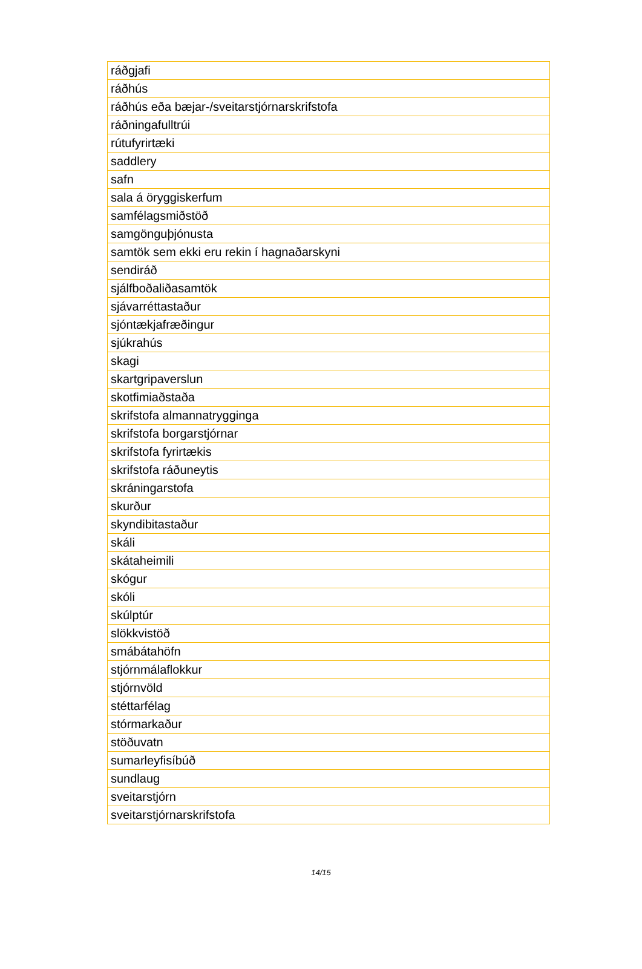| ráðgjafi |
| ráðhús |
| ráðhús eða bæjar-/sveitarstjórnarskrifstofa |
| ráðningafulltrúi |
| rútufyrirtæki |
| saddlery |
| safn |
| sala á öryggiskerfum |
| samfélagsmiðstöð |
| samgönguþjónusta |
| samtök sem ekki eru rekin í hagnaðarskyni |
| sendiráð |
| sjálfboðaliðasamtök |
| sjávarréttastaður |
| sjóntækjafræðingur |
| sjúkrahús |
| skagi |
| skartgripaverslun |
| skotfimiaðstaða |
| skrifstofa almannatrygginga |
| skrifstofa borgarstjórnar |
| skrifstofa fyrirtækis |
| skrifstofa ráðuneytis |
| skráningarstofa |
| skurður |
| skyndibitastaður |
| skáli |
| skátaheimili |
| skógur |
| skóli |
| skúlptúr |
| slökkvistöð |
| smábátahöfn |
| stjórnmálaflokkur |
| stjórnvöld |
| stéttarfélag |
| stórmarkaður |
| stöðuvatn |
| sumarleyfisíbúð |
| sundlaug |
| sveitarstjórn |
| sveitarstjórnarskrifstofa |
14/15